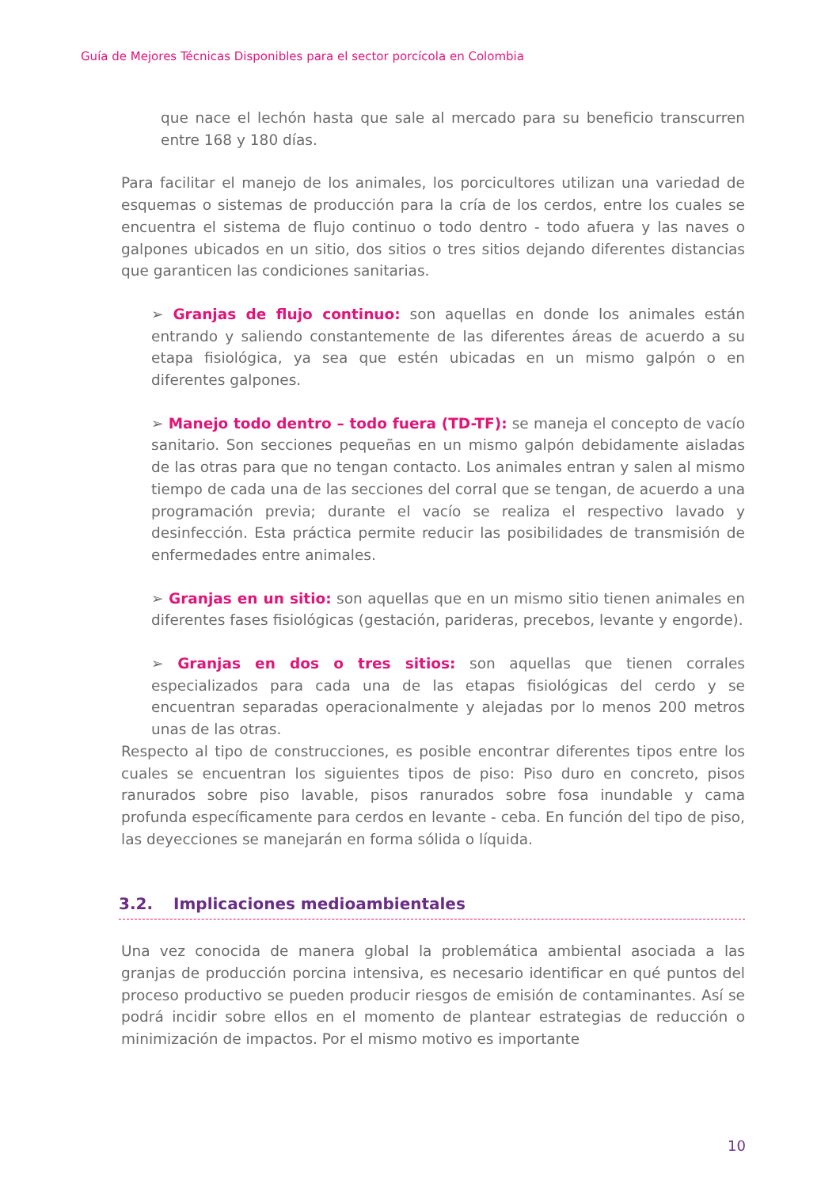Guía de Mejores Técnicas Disponibles para el sector porcícola en Colombia
que nace el lechón hasta que sale al mercado para su beneficio transcurren entre 168 y 180 días.
Para facilitar el manejo de los animales, los porcicultores utilizan una variedad de esquemas o sistemas de producción para la cría de los cerdos, entre los cuales se encuentra el sistema de flujo continuo o todo dentro - todo afuera y las naves o galpones ubicados en un sitio, dos sitios o tres sitios dejando diferentes distancias que garanticen las condiciones sanitarias.
➢ Granjas de flujo continuo: son aquellas en donde los animales están entrando y saliendo constantemente de las diferentes áreas de acuerdo a su etapa fisiológica, ya sea que estén ubicadas en un mismo galpón o en diferentes galpones.
➢ Manejo todo dentro – todo fuera (TD-TF): se maneja el concepto de vacío sanitario. Son secciones pequeñas en un mismo galpón debidamente aisladas de las otras para que no tengan contacto. Los animales entran y salen al mismo tiempo de cada una de las secciones del corral que se tengan, de acuerdo a una programación previa; durante el vacío se realiza el respectivo lavado y desinfección. Esta práctica permite reducir las posibilidades de transmisión de enfermedades entre animales.
➢ Granjas en un sitio: son aquellas que en un mismo sitio tienen animales en diferentes fases fisiológicas (gestación, parideras, precebos, levante y engorde).
➢ Granjas en dos o tres sitios: son aquellas que tienen corrales especializados para cada una de las etapas fisiológicas del cerdo y se encuentran separadas operacionalmente y alejadas por lo menos 200 metros unas de las otras.
Respecto al tipo de construcciones, es posible encontrar diferentes tipos entre los cuales se encuentran los siguientes tipos de piso: Piso duro en concreto, pisos ranurados sobre piso lavable, pisos ranurados sobre fosa inundable y cama profunda específicamente para cerdos en levante - ceba. En función del tipo de piso, las deyecciones se manejarán en forma sólida o líquida.
3.2. Implicaciones medioambientales
Una vez conocida de manera global la problemática ambiental asociada a las granjas de producción porcina intensiva, es necesario identificar en qué puntos del proceso productivo se pueden producir riesgos de emisión de contaminantes. Así se podrá incidir sobre ellos en el momento de plantear estrategias de reducción o minimización de impactos. Por el mismo motivo es importante
10